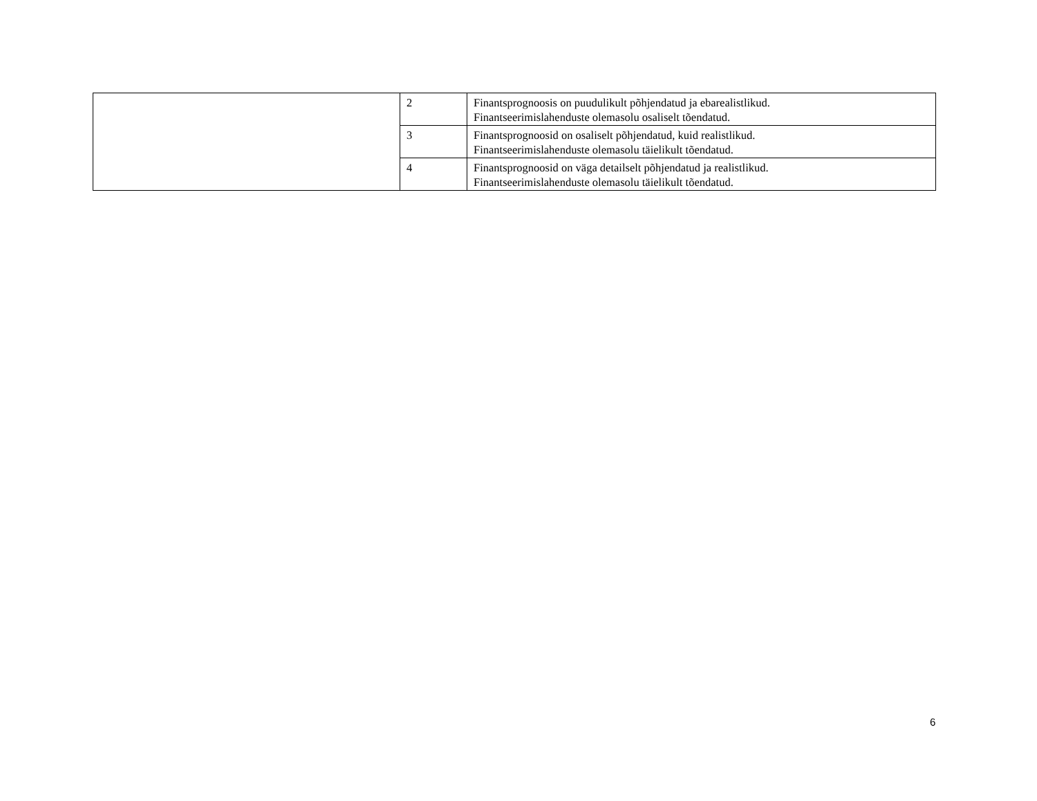| | 2 | Finantsprognoosis on puudulikult põhjendatud ja ebarealistlikud. Finantseerimislahenduste olemasolu osaliselt tõendatud. |
| | 3 | Finantsprognoosid on osaliselt põhjendatud, kuid realistlikud. Finantseerimislahenduste olemasolu täielikult tõendatud. |
| | 4 | Finantsprognoosid on väga detailselt põhjendatud ja realistlikud. Finantseerimislahenduste olemasolu täielikult tõendatud. |
6